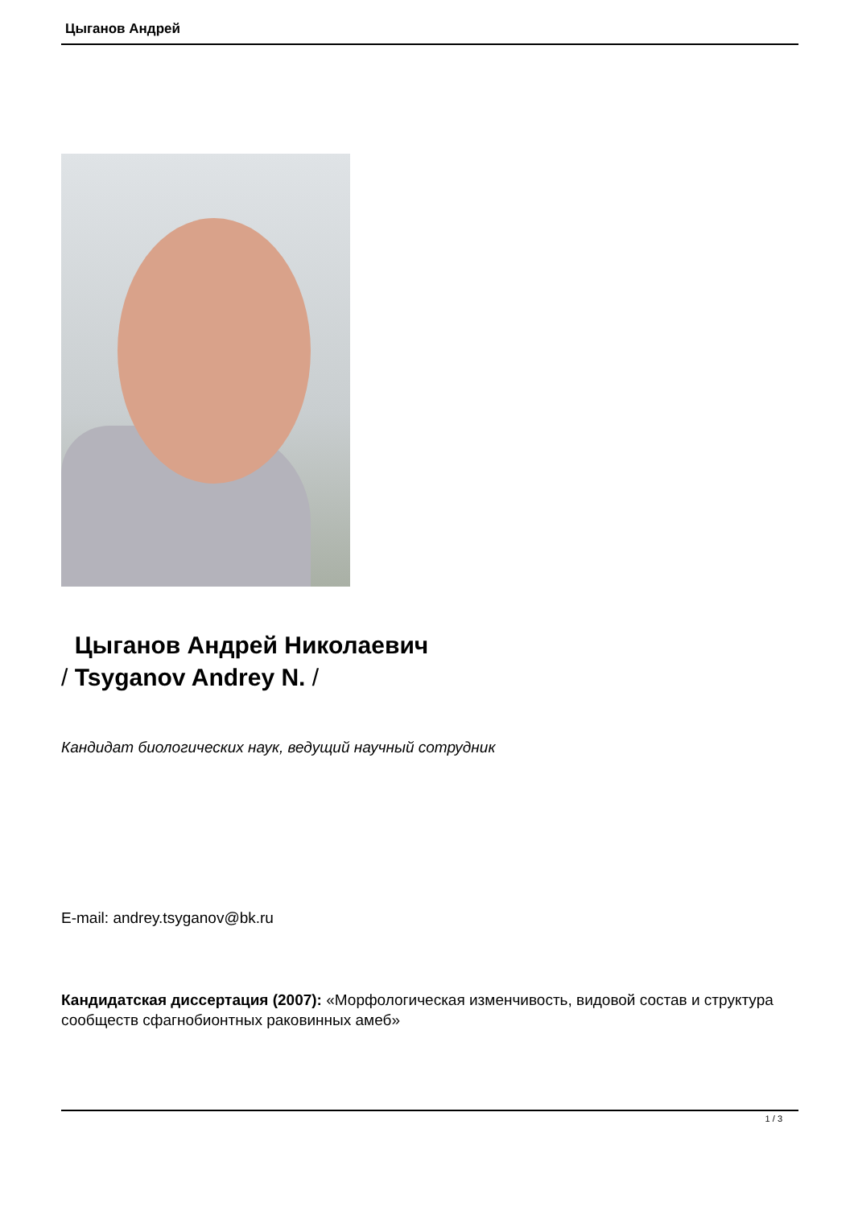Цыганов Андрей
Цыганов Андрей Николаевич
/ Tsyganov Andrey N. /
Кандидат биологических наук, ведущий научный сотрудник
E-mail: andrey.tsyganov@bk.ru
Кандидатская диссертация (2007): «Морфологическая изменчивость, видовой состав и структура сообществ сфагнобионтных раковинных амеб»
1 / 3